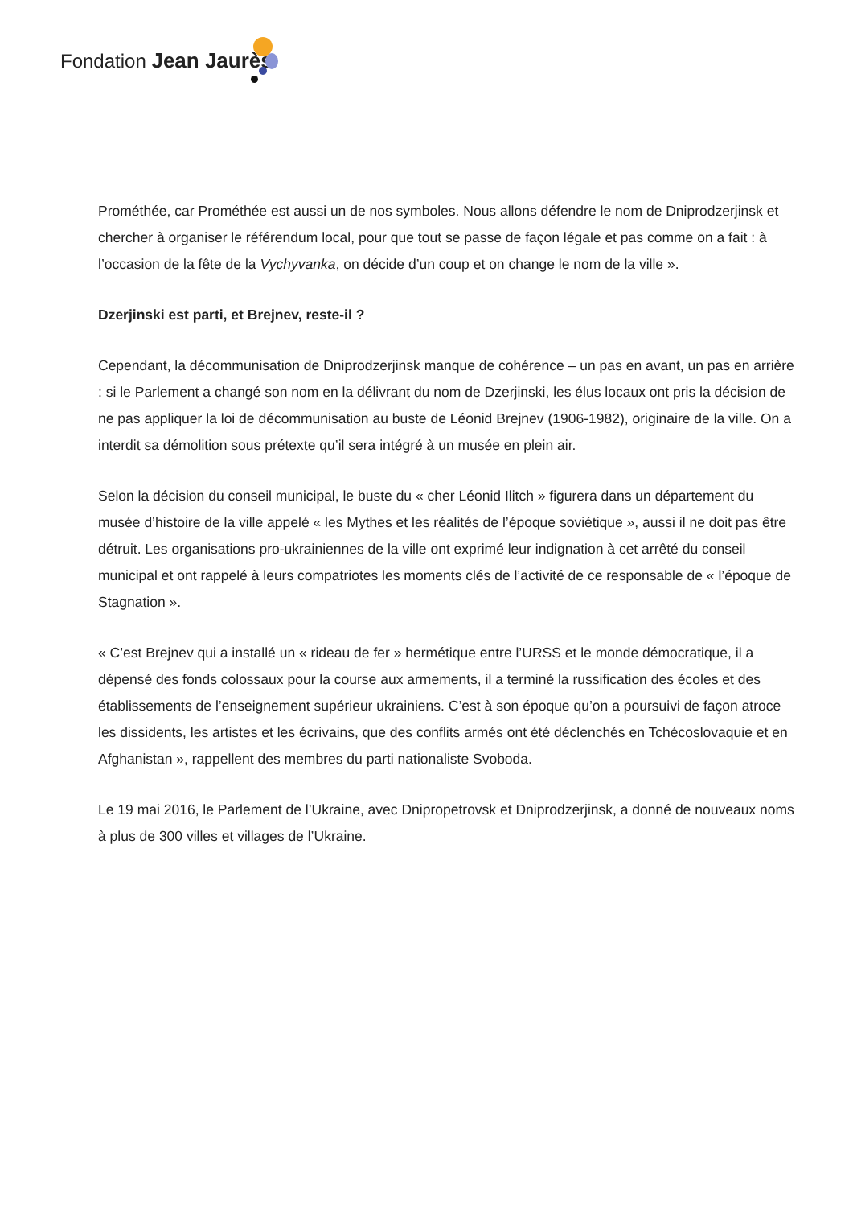Fondation Jean Jaurès
Prométhée, car Prométhée est aussi un de nos symboles. Nous allons défendre le nom de Dniprodzerjinsk et chercher à organiser le référendum local, pour que tout se passe de façon légale et pas comme on a fait : à l’occasion de la fête de la Vychyvanka, on décide d’un coup et on change le nom de la ville ».
Dzerjinski est parti, et Brejnev, reste-il ?
Cependant, la décommunisation de Dniprodzerjinsk manque de cohérence – un pas en avant, un pas en arrière : si le Parlement a changé son nom en la délivrant du nom de Dzerjinski, les élus locaux ont pris la décision de ne pas appliquer la loi de décommunisation au buste de Léonid Brejnev (1906-1982), originaire de la ville. On a interdit sa démolition sous prétexte qu’il sera intégré à un musée en plein air.
Selon la décision du conseil municipal, le buste du « cher Léonid Ilitch » figurera dans un département du musée d’histoire de la ville appelé « les Mythes et les réalités de l’époque soviétique », aussi il ne doit pas être détruit. Les organisations pro-ukrainiennes de la ville ont exprimé leur indignation à cet arrêté du conseil municipal et ont rappelé à leurs compatriotes les moments clés de l’activité de ce responsable de « l’époque de Stagnation ».
« C’est Brejnev qui a installé un « rideau de fer » hermétique entre l’URSS et le monde démocratique, il a dépensé des fonds colossaux pour la course aux armements, il a terminé la russification des écoles et des établissements de l’enseignement supérieur ukrainiens. C’est à son époque qu’on a poursuivi de façon atroce les dissidents, les artistes et les écrivains, que des conflits armés ont été déclenchés en Tchécoslovaquie et en Afghanistan », rappellent des membres du parti nationaliste Svoboda.
Le 19 mai 2016, le Parlement de l’Ukraine, avec Dnipropetrovsk et Dniprodzerjinsk, a donné de nouveaux noms à plus de 300 villes et villages de l’Ukraine.